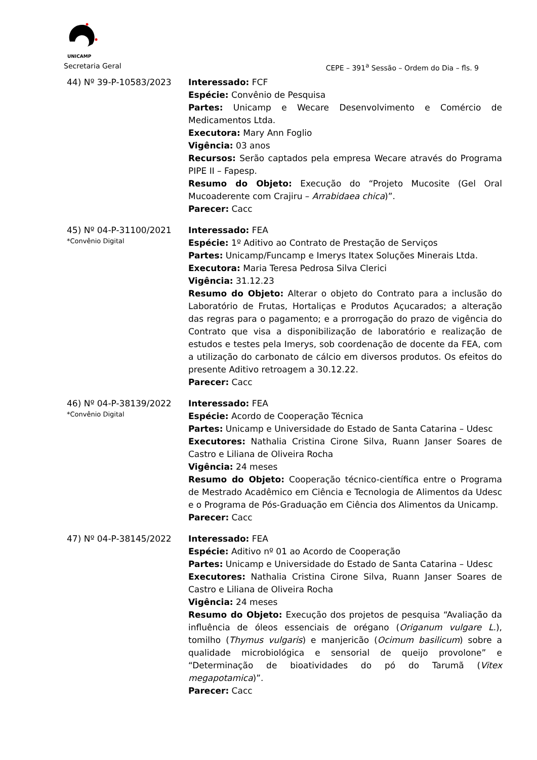UNICAMP
Secretaria Geral CEPE – 391<sup>a</sup> Sessão – Ordem do Dia – fls. 9
44) Nº 39-P-10583/2023 Interessado: FCF
Espécie: Convênio de Pesquisa
Partes: Unicamp e Wecare Desenvolvimento e Comércio de Medicamentos Ltda.
Executora: Mary Ann Foglio
Vigência: 03 anos
Recursos: Serão captados pela empresa Wecare através do Programa PIPE II – Fapesp.
Resumo do Objeto: Execução do “Projeto Mucosite (Gel Oral Mucoaderente com Crajiru – Arrabidaea chica)”.
Parecer: Cacc
45) Nº 04-P-31100/2021
*Convênio Digital
Interessado: FEA
Espécie: 1º Aditivo ao Contrato de Prestação de Serviços
Partes: Unicamp/Funcamp e Imerys Itatex Soluções Minerais Ltda.
Executora: Maria Teresa Pedrosa Silva Clerici
Vigência: 31.12.23
Resumo do Objeto: Alterar o objeto do Contrato para a inclusão do Laboratório de Frutas, Hortaliças e Produtos Açucarados; a alteração das regras para o pagamento; e a prorrogação do prazo de vigência do Contrato que visa a disponibilização de laboratório e realização de estudos e testes pela Imerys, sob coordenação de docente da FEA, com a utilização do carbonato de cálcio em diversos produtos. Os efeitos do presente Aditivo retroagem a 30.12.22.
Parecer: Cacc
46) Nº 04-P-38139/2022
*Convênio Digital
Interessado: FEA
Espécie: Acordo de Cooperação Técnica
Partes: Unicamp e Universidade do Estado de Santa Catarina – Udesc
Executores: Nathalia Cristina Cirone Silva, Ruann Janser Soares de Castro e Liliana de Oliveira Rocha
Vigência: 24 meses
Resumo do Objeto: Cooperação técnico-científica entre o Programa de Mestrado Acadêmico em Ciência e Tecnologia de Alimentos da Udesc e o Programa de Pós-Graduação em Ciência dos Alimentos da Unicamp.
Parecer: Cacc
47) Nº 04-P-38145/2022 Interessado: FEA
Espécie: Aditivo nº 01 ao Acordo de Cooperação
Partes: Unicamp e Universidade do Estado de Santa Catarina – Udesc
Executores: Nathalia Cristina Cirone Silva, Ruann Janser Soares de Castro e Liliana de Oliveira Rocha
Vigência: 24 meses
Resumo do Objeto: Execução dos projetos de pesquisa “Avaliação da influência de óleos essenciais de orégano (Origanum vulgare L.), tomilho (Thymus vulgaris) e manjericão (Ocimum basilicum) sobre a qualidade microbiológica e sensorial de queijo provolone” e “Determinação de bioatividades do pó do Tarumã (Vitex megapotamica)”.
Parecer: Cacc